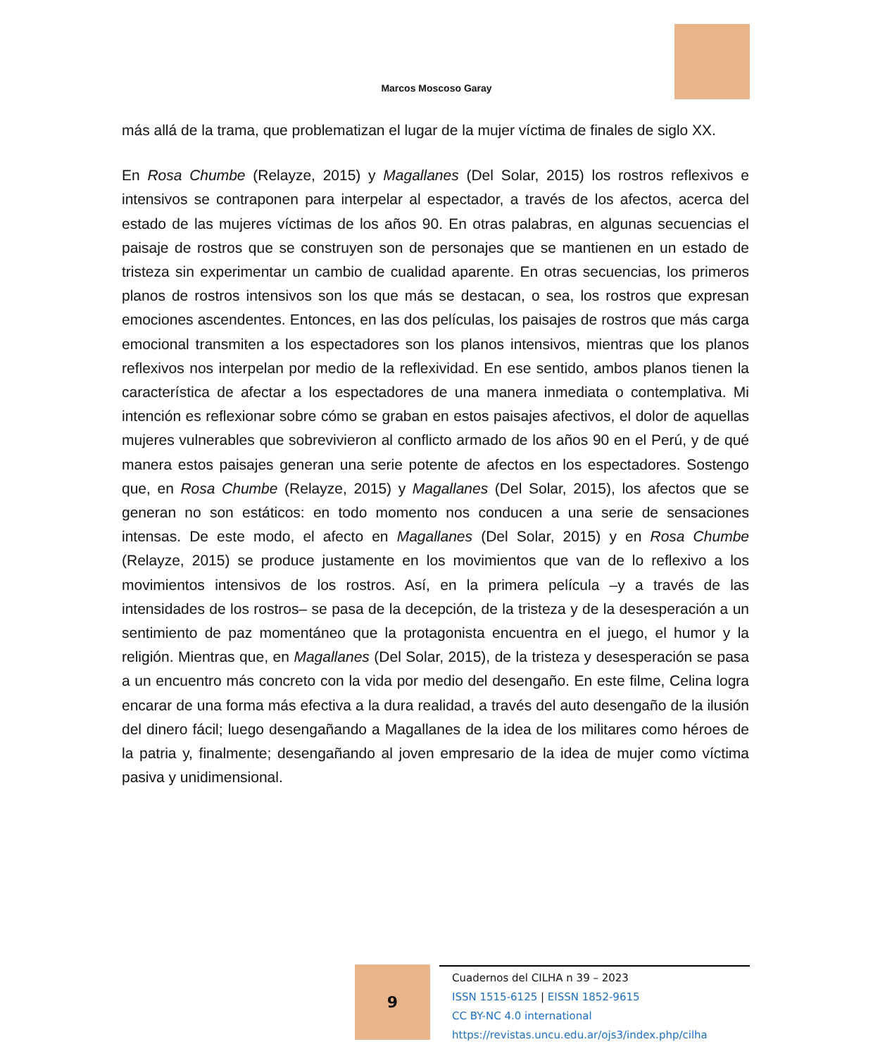Marcos Moscoso Garay
más allá de la trama, que problematizan el lugar de la mujer víctima de finales de siglo XX.
En Rosa Chumbe (Relayze, 2015) y Magallanes (Del Solar, 2015) los rostros reflexivos e intensivos se contraponen para interpelar al espectador, a través de los afectos, acerca del estado de las mujeres víctimas de los años 90. En otras palabras, en algunas secuencias el paisaje de rostros que se construyen son de personajes que se mantienen en un estado de tristeza sin experimentar un cambio de cualidad aparente. En otras secuencias, los primeros planos de rostros intensivos son los que más se destacan, o sea, los rostros que expresan emociones ascendentes. Entonces, en las dos películas, los paisajes de rostros que más carga emocional transmiten a los espectadores son los planos intensivos, mientras que los planos reflexivos nos interpelan por medio de la reflexividad. En ese sentido, ambos planos tienen la característica de afectar a los espectadores de una manera inmediata o contemplativa. Mi intención es reflexionar sobre cómo se graban en estos paisajes afectivos, el dolor de aquellas mujeres vulnerables que sobrevivieron al conflicto armado de los años 90 en el Perú, y de qué manera estos paisajes generan una serie potente de afectos en los espectadores. Sostengo que, en Rosa Chumbe (Relayze, 2015) y Magallanes (Del Solar, 2015), los afectos que se generan no son estáticos: en todo momento nos conducen a una serie de sensaciones intensas. De este modo, el afecto en Magallanes (Del Solar, 2015) y en Rosa Chumbe (Relayze, 2015) se produce justamente en los movimientos que van de lo reflexivo a los movimientos intensivos de los rostros. Así, en la primera película –y a través de las intensidades de los rostros– se pasa de la decepción, de la tristeza y de la desesperación a un sentimiento de paz momentáneo que la protagonista encuentra en el juego, el humor y la religión. Mientras que, en Magallanes (Del Solar, 2015), de la tristeza y desesperación se pasa a un encuentro más concreto con la vida por medio del desengaño. En este filme, Celina logra encarar de una forma más efectiva a la dura realidad, a través del auto desengaño de la ilusión del dinero fácil; luego desengañando a Magallanes de la idea de los militares como héroes de la patria y, finalmente; desengañando al joven empresario de la idea de mujer como víctima pasiva y unidimensional.
9
Cuadernos del CILHA n 39 – 2023
ISSN 1515-6125 | EISSN 1852-9615
CC BY-NC 4.0 international
https://revistas.uncu.edu.ar/ojs3/index.php/cilha